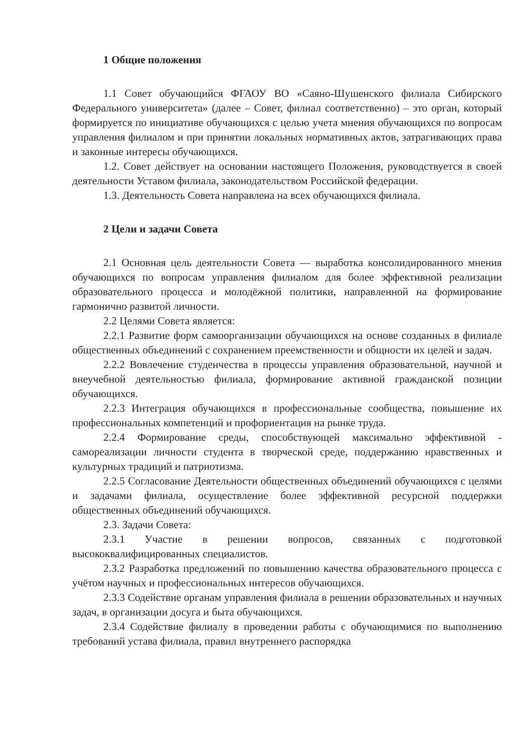1 Общие положения
1.1 Совет обучающийся ФГАОУ ВО «Саяно-Шушенского филиала Сибирского Федерального университета» (далее – Совет, филиал соответственно) – это орган, который формируется по инициативе обучающихся с целью учета мнения обучающихся по вопросам управления филиалом и при принятии локальных нормативных актов, затрагивающих права и законные интересы обучающихся.
1.2. Совет действует на основании настоящего Положения, руководствуется в своей деятельности Уставом филиала, законодательством Российской федерации.
1.3. Деятельность Совета направлена на всех обучающихся филиала.
2 Цели и задачи Совета
2.1 Основная цель деятельности Совета — выработка консолидированного мнения обучающихся по вопросам управления филиалом для более эффективной реализации образовательного процесса и молодёжной политики, направленной на формирование гармонично развитой личности.
2.2 Целями Совета является:
2.2.1 Развитие форм самоорганизации обучающихся на основе созданных в филиале общественных объединений с сохранением преемственности и общности их целей и задач.
2.2.2 Вовлечение студенчества в процессы управления образовательной, научной и внеучебной деятельностью филиала, формирование активной гражданской позиции обучающихся.
2.2.3 Интеграция обучающихся в профессиональные сообщества, повышение их профессиональных компетенций и профориентация на рынке труда.
2.2.4 Формирование среды, способствующей максимально эффективной - самореализации личности студента в творческой среде, поддержанию нравственных и культурных традиций и патриотизма.
2.2.5 Согласование Деятельности общественных объединений обучающихся с целями и задачами филиала, осуществление более эффективной ресурсной поддержки общественных объединений обучающихся.
2.3. Задачи Совета:
2.3.1 Участие в решении вопросов, связанных с подготовкой высококвалифицированных специалистов.
2.3.2 Разработка предложений по повышению качества образовательного процесса с учётом научных и профессиональных интересов обучающихся.
2.3.3 Содействие органам управления филиала в решении образовательных и научных задач, в организации досуга и быта обучающихся.
2.3.4 Содействие филиалу в проведении работы с обучающимися по выполнению требований устава филиала, правил внутреннего распорядка